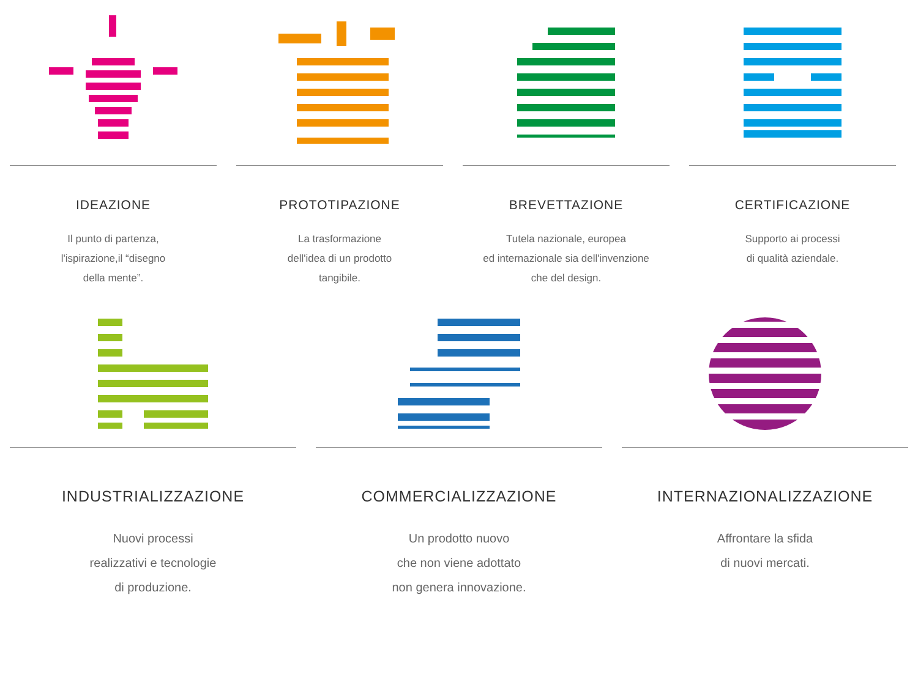IDEAZIONE
Il punto di partenza,
l'ispirazione,il “disegno
della mente”.
PROTOTIPAZIONE
La trasformazione
dell'idea di un prodotto
tangibile.
BREVETTAZIONE
Tutela nazionale, europea
ed internazionale sia dell'invenzione
che del design.
CERTIFICAZIONE
Supporto ai processi
di qualità aziendale.
INDUSTRIALIZZAZIONE
Nuovi processi
realizzativi e tecnologie
di produzione.
COMMERCIALIZZAZIONE
Un prodotto nuovo
che non viene adottato
non genera innovazione.
INTERNAZIONALIZZAZIONE
Affrontare la sfida
di nuovi mercati.